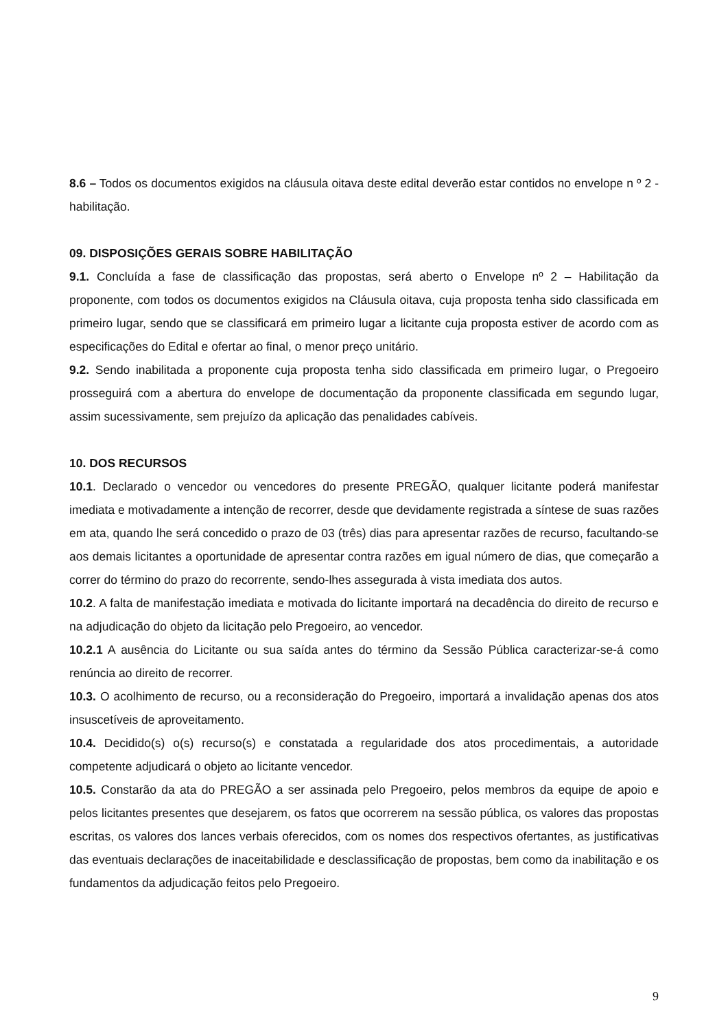8.6 – Todos os documentos exigidos na cláusula oitava deste edital deverão estar contidos no envelope n º 2 - habilitação.
09. DISPOSIÇÕES GERAIS SOBRE HABILITAÇÃO
9.1. Concluída a fase de classificação das propostas, será aberto o Envelope nº 2 – Habilitação da proponente, com todos os documentos exigidos na Cláusula oitava, cuja proposta tenha sido classificada em primeiro lugar, sendo que se classificará em primeiro lugar a licitante cuja proposta estiver de acordo com as especificações do Edital e ofertar ao final, o menor preço unitário.
9.2. Sendo inabilitada a proponente cuja proposta tenha sido classificada em primeiro lugar, o Pregoeiro prosseguirá com a abertura do envelope de documentação da proponente classificada em segundo lugar, assim sucessivamente, sem prejuízo da aplicação das penalidades cabíveis.
10. DOS RECURSOS
10.1. Declarado o vencedor ou vencedores do presente PREGÃO, qualquer licitante poderá manifestar imediata e motivadamente a intenção de recorrer, desde que devidamente registrada a síntese de suas razões em ata, quando lhe será concedido o prazo de 03 (três) dias para apresentar razões de recurso, facultando-se aos demais licitantes a oportunidade de apresentar contra razões em igual número de dias, que começarão a correr do término do prazo do recorrente, sendo-lhes assegurada à vista imediata dos autos.
10.2. A falta de manifestação imediata e motivada do licitante importará na decadência do direito de recurso e na adjudicação do objeto da licitação pelo Pregoeiro, ao vencedor.
10.2.1 A ausência do Licitante ou sua saída antes do término da Sessão Pública caracterizar-se-á como renúncia ao direito de recorrer.
10.3. O acolhimento de recurso, ou a reconsideração do Pregoeiro, importará a invalidação apenas dos atos insuscetíveis de aproveitamento.
10.4. Decidido(s) o(s) recurso(s) e constatada a regularidade dos atos procedimentais, a autoridade competente adjudicará o objeto ao licitante vencedor.
10.5. Constarão da ata do PREGÃO a ser assinada pelo Pregoeiro, pelos membros da equipe de apoio e pelos licitantes presentes que desejarem, os fatos que ocorrerem na sessão pública, os valores das propostas escritas, os valores dos lances verbais oferecidos, com os nomes dos respectivos ofertantes, as justificativas das eventuais declarações de inaceitabilidade e desclassificação de propostas, bem como da inabilitação e os fundamentos da adjudicação feitos pelo Pregoeiro.
9